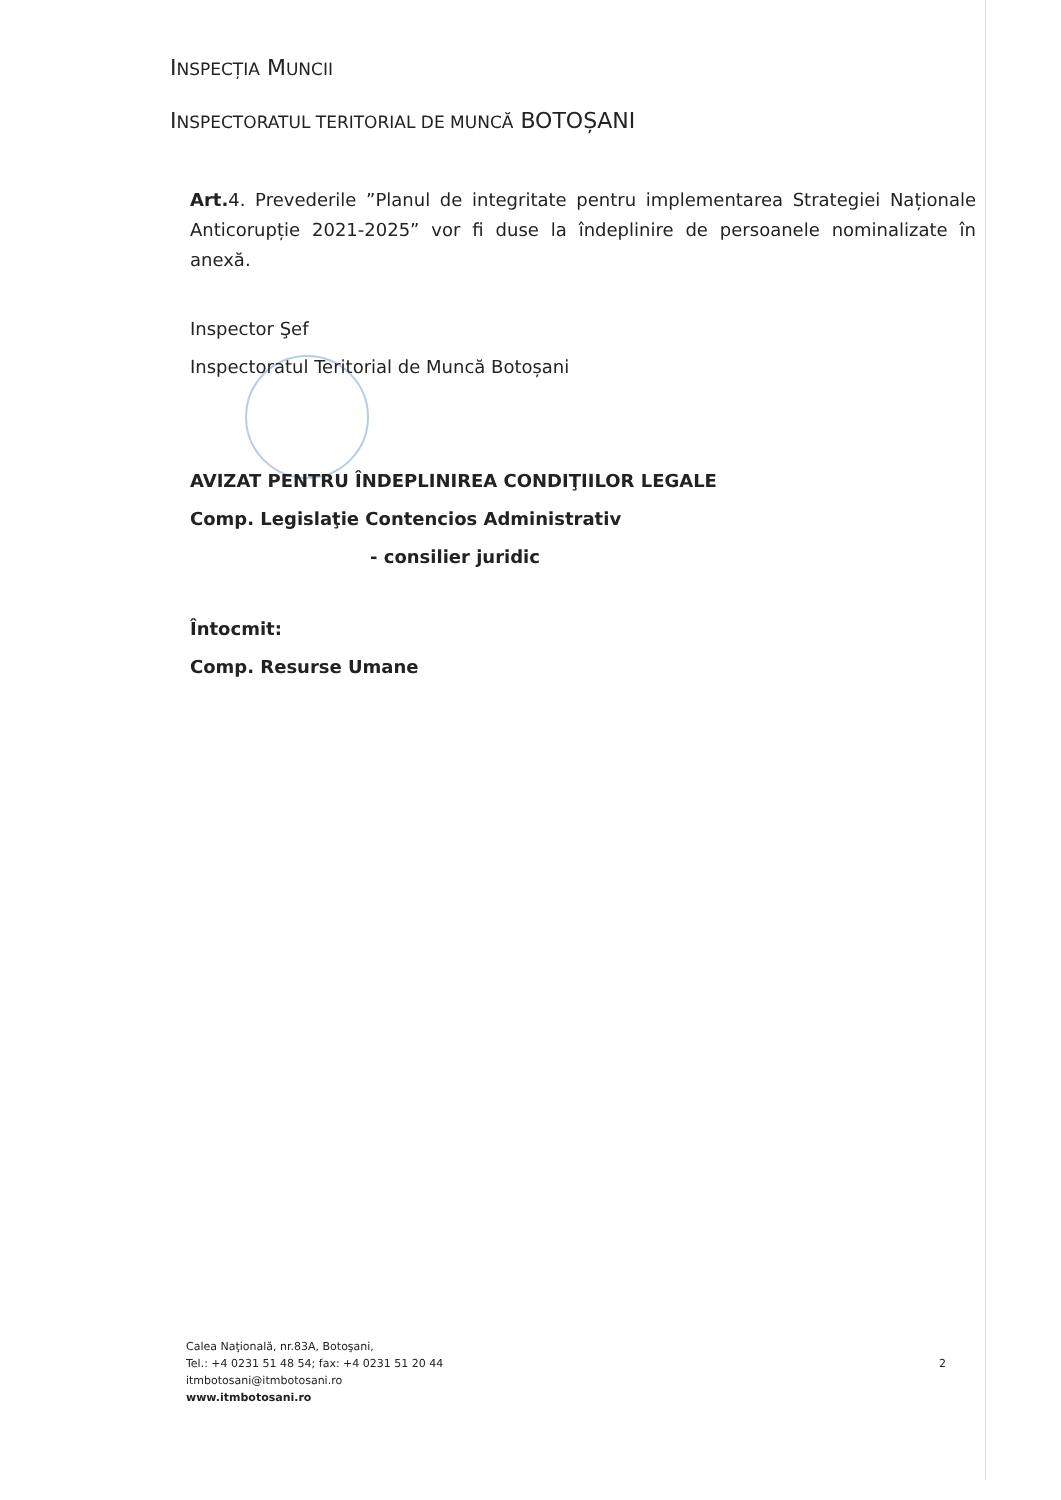INSPECȚIA MUNCII
INSPECTORATUL TERITORIAL DE MUNCĂ BOTOȘANI
Art. 4. Prevederile ”Planul de integritate pentru implementarea Strategiei Naționale Anticorupție 2021-2025” vor fi duse la îndeplinire de persoanele nominalizate în anexă.
Inspector Şef
Inspectoratul Teritorial de Muncă Botoșani
AVIZAT PENTRU ÎNDEPLINIREA CONDIŢIILOR LEGALE
Comp. Legislaţie Contencios Administrativ
- consilier juridic
Întocmit:
Comp. Resurse Umane
Calea Naţională, nr.83A, Botoşani,
Tel.: +4 0231 51 48 54; fax: +4 0231 51 20 44
itmbotosani@itmbotosani.ro
www.itmbotosani.ro
2